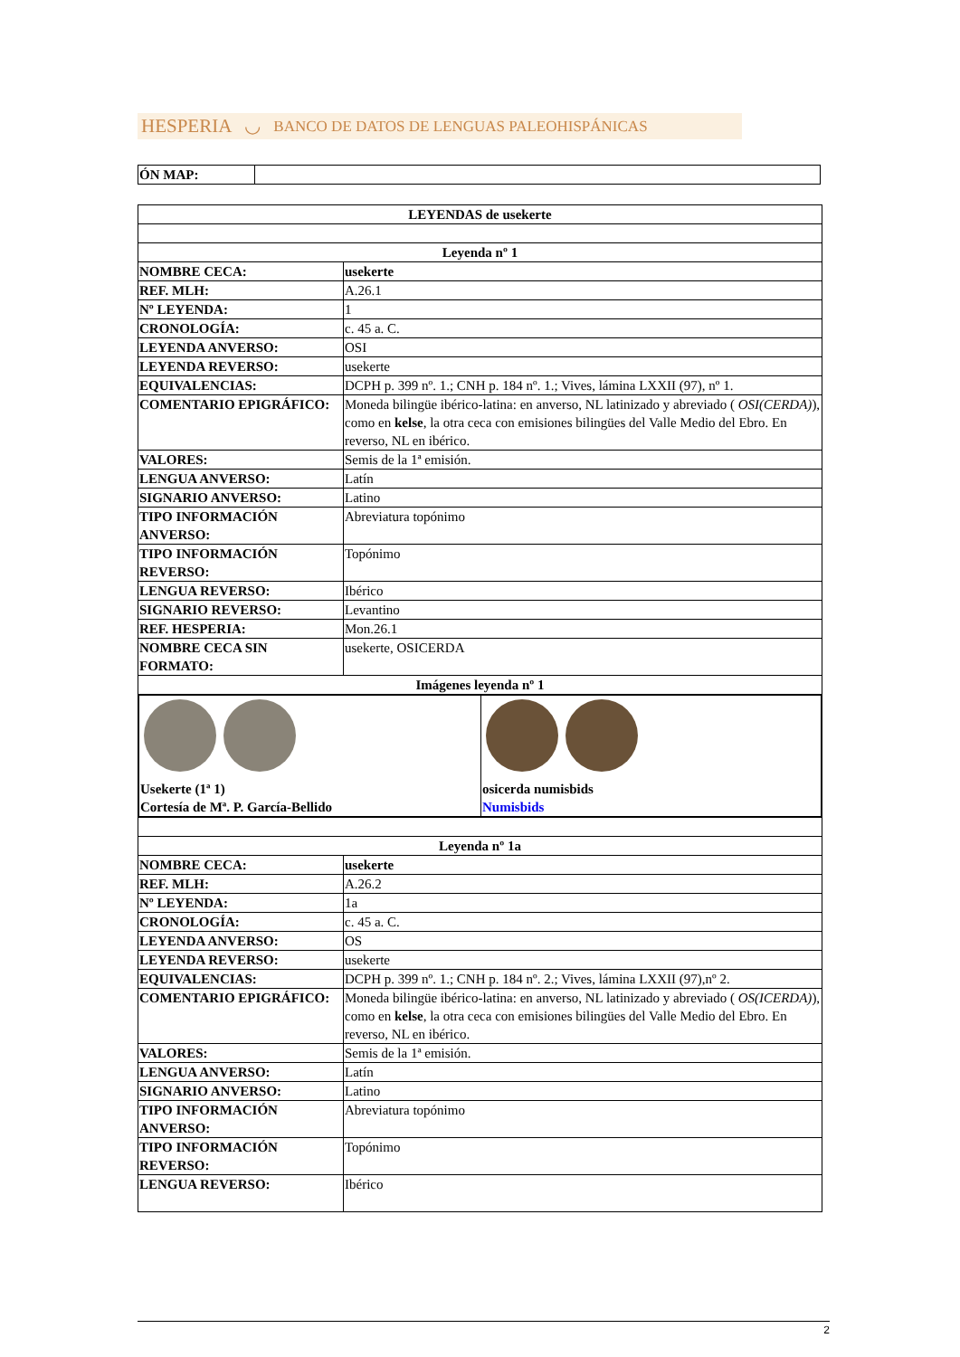HESPERIA ◡ BANCO DE DATOS DE LENGUAS PALEOHISPÁNICAS
| ÓN MAP: | |
| LEYENDAS de usekerte | |
| Leyenda nº 1 | |
| NOMBRE CECA: | usekerte |
| REF. MLH: | A.26.1 |
| Nº LEYENDA: | 1 |
| CRONOLOGÍA: | c. 45 a. C. |
| LEYENDA ANVERSO: | OSI |
| LEYENDA REVERSO: | usekerte |
| EQUIVALENCIAS: | DCPH p. 399 nº. 1.; CNH p. 184 nº. 1.; Vives, lámina LXXII (97), nº 1. |
| COMENTARIO EPIGRÁFICO: | Moneda bilingüe ibérico-latina: en anverso, NL latinizado y abreviado ( OSI(CERDA) ), como en kelse , la otra ceca con emisiones bilingües del Valle Medio del Ebro. En reverso, NL en ibérico. |
| VALORES: | Semis de la 1ª emisión. |
| LENGUA ANVERSO: | Latín |
| SIGNARIO ANVERSO: | Latino |
| TIPO INFORMACIÓN ANVERSO: | Abreviatura topónimo |
| TIPO INFORMACIÓN REVERSO: | Topónimo |
| LENGUA REVERSO: | Ibérico |
| SIGNARIO REVERSO: | Levantino |
| REF. HESPERIA: | Mon.26.1 |
| NOMBRE CECA SIN FORMATO: | usekerte, OSICERDA |
| Imágenes leyenda nº 1 | |
| / Usekerte (1ª 1) Cortesía de Mª. P. García-Bellido / osicerda numisbids Numisbids / | |
| Leyenda nº 1a | |
| NOMBRE CECA: | usekerte |
| REF. MLH: | A.26.2 |
| Nº LEYENDA: | 1a |
| CRONOLOGÍA: | c. 45 a. C. |
| LEYENDA ANVERSO: | OS |
| LEYENDA REVERSO: | usekerte |
| EQUIVALENCIAS: | DCPH p. 399 nº. 1.; CNH p. 184 nº. 2.; Vives, lámina LXXII (97),nº 2. |
| COMENTARIO EPIGRÁFICO: | Moneda bilingüe ibérico-latina: en anverso, NL latinizado y abreviado ( OS(ICERDA) ), como en kelse , la otra ceca con emisiones bilingües del Valle Medio del Ebro. En reverso, NL en ibérico. |
| VALORES: | Semis de la 1ª emisión. |
| LENGUA ANVERSO: | Latín |
| SIGNARIO ANVERSO: | Latino |
| TIPO INFORMACIÓN ANVERSO: | Abreviatura topónimo |
| TIPO INFORMACIÓN REVERSO: | Topónimo |
| LENGUA REVERSO: | Ibérico |
2